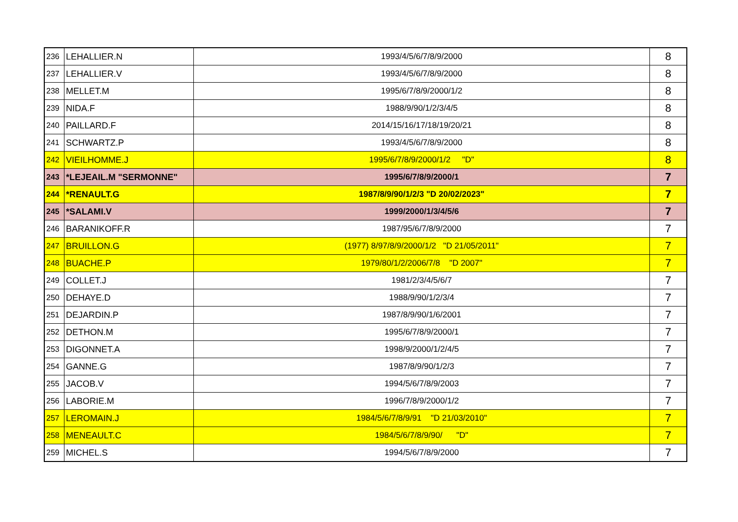| 236 | LEHALLIER.N | 1993/4/5/6/7/8/9/2000 | 8 |
| 237 | LEHALLIER.V | 1993/4/5/6/7/8/9/2000 | 8 |
| 238 | MELLET.M | 1995/6/7/8/9/2000/1/2 | 8 |
| 239 | NIDA.F | 1988/9/90/1/2/3/4/5 | 8 |
| 240 | PAILLARD.F | 2014/15/16/17/18/19/20/21 | 8 |
| 241 | SCHWARTZ.P | 1993/4/5/6/7/8/9/2000 | 8 |
| 242 | VIEILHOMME.J | 1995/6/7/8/9/2000/1/2 "D" | 8 |
| 243 | *LEJEAIL.M "SERMONNE" | 1995/6/7/8/9/2000/1 | 7 |
| 244 | *RENAULT.G | 1987/8/9/90/1/2/3 "D 20/02/2023" | 7 |
| 245 | *SALAMI.V | 1999/2000/1/3/4/5/6 | 7 |
| 246 | BARANIKOFF.R | 1987/95/6/7/8/9/2000 | 7 |
| 247 | BRUILLON.G | (1977) 8/97/8/9/2000/1/2 "D 21/05/2011" | 7 |
| 248 | BUACHE.P | 1979/80/1/2/2006/7/8 "D 2007" | 7 |
| 249 | COLLET.J | 1981/2/3/4/5/6/7 | 7 |
| 250 | DEHAYE.D | 1988/9/90/1/2/3/4 | 7 |
| 251 | DEJARDIN.P | 1987/8/9/90/1/6/2001 | 7 |
| 252 | DETHON.M | 1995/6/7/8/9/2000/1 | 7 |
| 253 | DIGONNET.A | 1998/9/2000/1/2/4/5 | 7 |
| 254 | GANNE.G | 1987/8/9/90/1/2/3 | 7 |
| 255 | JACOB.V | 1994/5/6/7/8/9/2003 | 7 |
| 256 | LABORIE.M | 1996/7/8/9/2000/1/2 | 7 |
| 257 | LEROMAIN.J | 1984/5/6/7/8/9/91 "D 21/03/2010" | 7 |
| 258 | MENEAULT.C | 1984/5/6/7/8/9/90/ "D" | 7 |
| 259 | MICHEL.S | 1994/5/6/7/8/9/2000 | 7 |